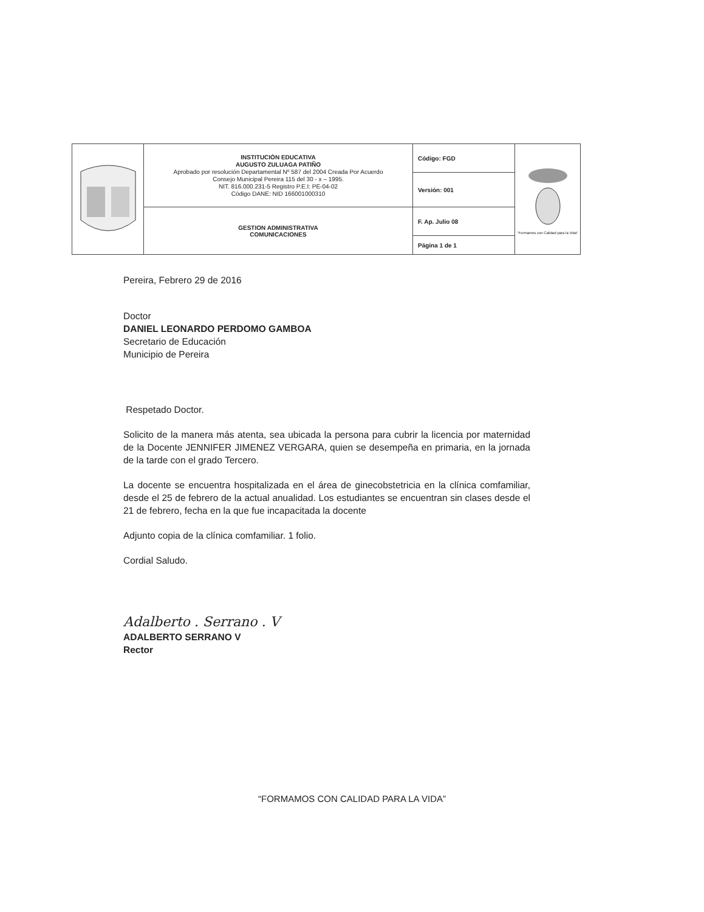| | INSTITUCIÓN EDUCATIVA AUGUSTO ZULUAGA PATIÑO Aprobado por resolución Departamental Nº 587 del 2004 Creada Por Acuerdo Consejo Municipal Pereira 115 del 30 - x – 1995. NIT. 816.000.231-5 Registro P.E.I: PE-04-02 Código DANE: NID 166001000310 | Código: FGD | "Formamos con Calidad para la Vida" |
| | | Versión: 001 | |
| | GESTION ADMINISTRATIVA COMUNICACIONES | F. Ap. Julio 08 | |
| | | Página 1 de 1 | |
Pereira, Febrero 29 de 2016
Doctor
DANIEL LEONARDO PERDOMO GAMBOA
Secretario de Educación
Municipio de Pereira
Respetado Doctor.
Solicito de la manera más atenta, sea ubicada la persona para cubrir la licencia por maternidad de la Docente JENNIFER JIMENEZ VERGARA, quien se desempeña en primaria, en la jornada de la tarde con el grado Tercero.
La docente se encuentra hospitalizada en el área de ginecobstetricia en la clínica comfamiliar, desde el 25 de febrero de la actual anualidad. Los estudiantes se encuentran sin clases desde el 21 de febrero, fecha en la que fue incapacitada la docente
Adjunto copia de la clínica comfamiliar. 1 folio.
Cordial Saludo.
Adalberto . Serrano . V
ADALBERTO SERRANO V
Rector
“FORMAMOS CON CALIDAD PARA LA VIDA”